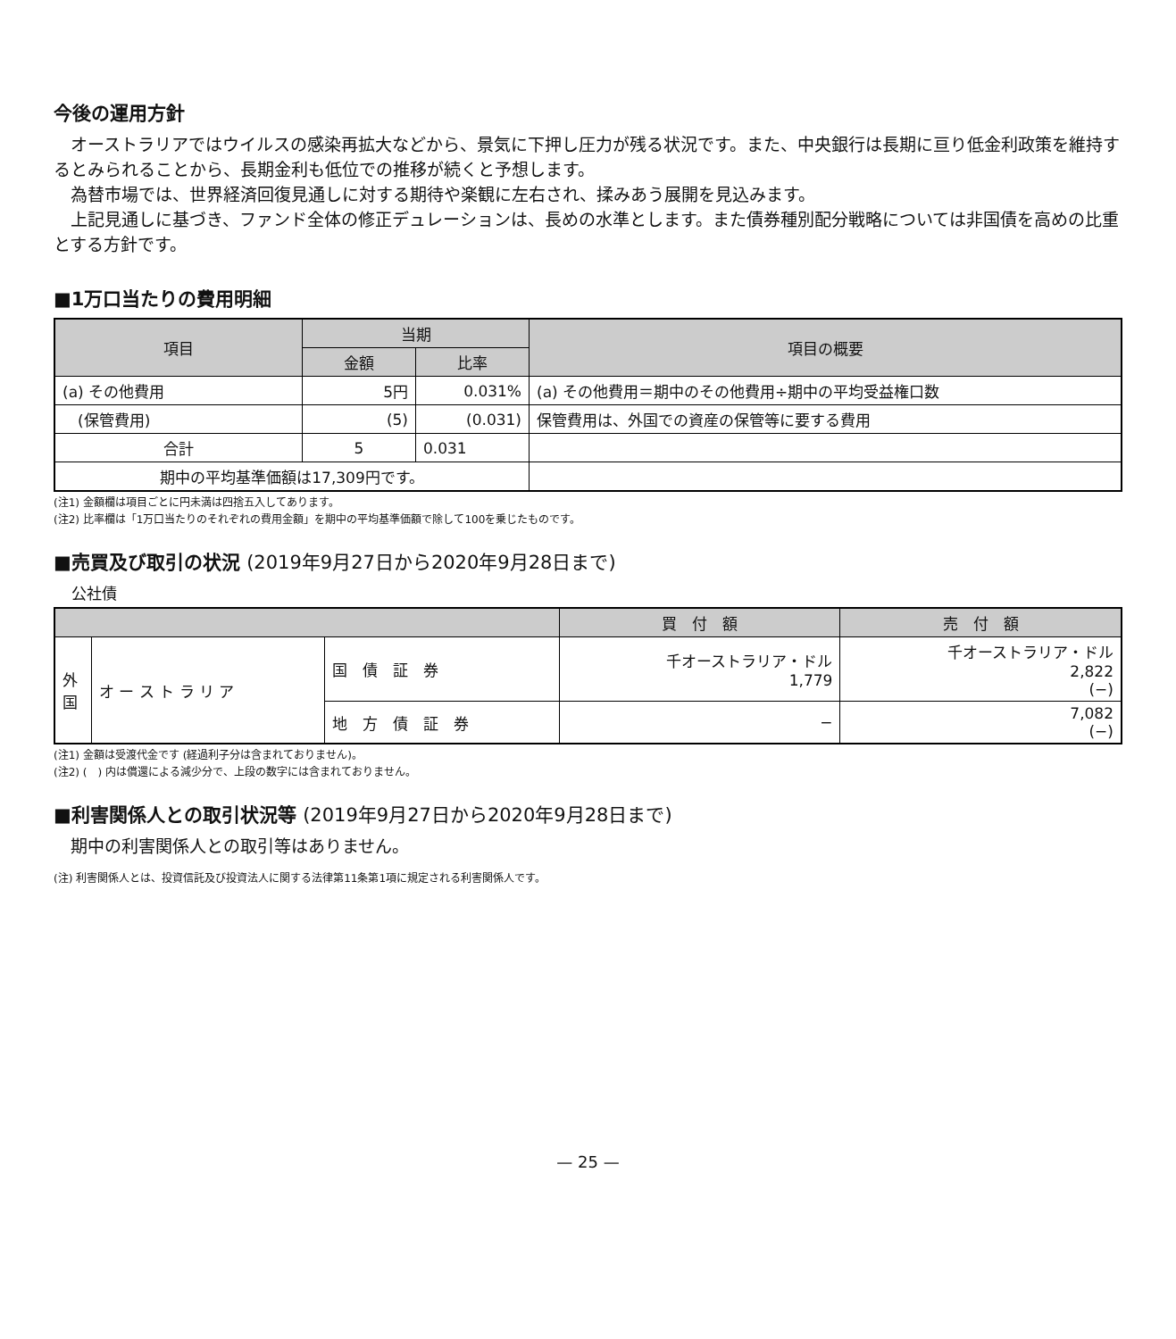今後の運用方針
オーストラリアではウイルスの感染再拡大などから、景気に下押し圧力が残る状況です。また、中央銀行は長期に亘り低金利政策を維持するとみられることから、長期金利も低位での推移が続くと予想します。
為替市場では、世界経済回復見通しに対する期待や楽観に左右され、揉みあう展開を見込みます。
上記見通しに基づき、ファンド全体の修正デュレーションは、長めの水準とします。また債券種別配分戦略については非国債を高めの比重とする方針です。
■1万口当たりの費用明細
| 項目 | 当期 | | 項目の概要 |
| --- | --- | --- | --- |
| | 金額 | 比率 | |
| (a) その他費用 | 5円 | 0.031% | (a) その他費用＝期中のその他費用÷期中の平均受益権口数 |
| (保管費用) | (5) | (0.031) | 保管費用は、外国での資産の保管等に要する費用 |
| 合計 | 5 | 0.031 | |
| 期中の平均基準価額は17,309円です。 | | | |
(注1) 金額欄は項目ごとに円未満は四捨五入してあります。
(注2) 比率欄は「1万口当たりのそれぞれの費用金額」を期中の平均基準価額で除して100を乗じたものです。
■売買及び取引の状況 (2019年9月27日から2020年9月28日まで)
公社債
| | | | 買 付 額 | 売 付 額 |
| --- | --- | --- | --- | --- |
| 外 国 | オ ー ス ト ラ リ ア | 国 債 証 券 | 千オーストラリア・ドル 1,779 | 千オーストラリア・ドル 2,822 (−) |
| | | 地 方 債 証 券 | − | 7,082 (−) |
(注1) 金額は受渡代金です (経過利子分は含まれておりません)。
(注2) (　) 内は償還による減少分で、上段の数字には含まれておりません。
■利害関係人との取引状況等 (2019年9月27日から2020年9月28日まで)
期中の利害関係人との取引等はありません。
(注) 利害関係人とは、投資信託及び投資法人に関する法律第11条第1項に規定される利害関係人です。
— 25 —